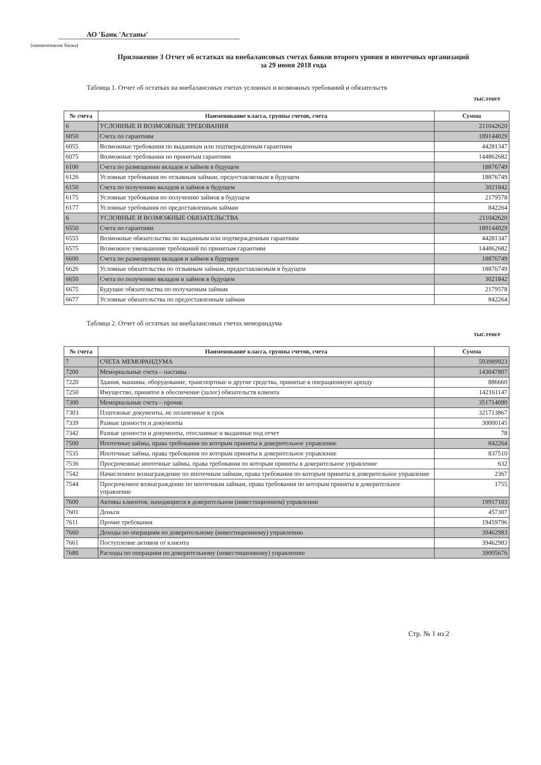АО 'Банк 'Астаны'
(наименование банка)
Приложение 3 Отчет об остатках на внебалансовых счетах банков второго уровня и ипотечных организаций
за 29 июня 2018 года
Таблица 1. Отчет об остатках на внебалансовых счетах условных и возможных требований и обязательств
тыс.тенге
| № счета | Наименование класса, группы счетов, счета | Сумма |
| --- | --- | --- |
| 6 | УСЛОВНЫЕ И ВОЗМОЖНЫЕ ТРЕБОВАНИЯ | 211042620 |
| 6050 | Счета по гарантиям | 189144029 |
| 6055 | Возможные требования по выданным или подтвержденным гарантиям | 44281347 |
| 6075 | Возможные требования по принятым гарантиям | 144862682 |
| 6100 | Счета по размещению вкладов и займов в будущем | 18876749 |
| 6126 | Условные требования по отзывным займам, предоставляемым в будущем | 18876749 |
| 6150 | Счета по получению вкладов и займов в будущем | 3021842 |
| 6175 | Условные требования по получению займов в будущем | 2179578 |
| 6177 | Условные требования по предоставленным займам | 842264 |
| 6 | УСЛОВНЫЕ И ВОЗМОЖНЫЕ ОБЯЗАТЕЛЬСТВА | 211042620 |
| 6550 | Счета по гарантиям | 189144029 |
| 6555 | Возможные обязательства по выданным или подтвержденным гарантиям | 44281347 |
| 6575 | Возможное уменьшение требований по принятым гарантиям | 144862682 |
| 6600 | Счета по размещению вкладов и займов в будущем | 18876749 |
| 6626 | Условные обязательства по отзывным займам, предоставляемым в будущем | 18876749 |
| 6650 | Счета по получению вкладов и займов в будущем | 3021842 |
| 6675 | Будущие обязательства по получаемым займам | 2179578 |
| 6677 | Условные обязательства по предоставленным займам | 842264 |
Таблица 2. Отчет об остатках на внебалансовых счетах меморандума
тыс.тенге
| № счета | Наименование класса, группы счетов, счета | Сумма |
| --- | --- | --- |
| 7 | СЧЕТА МЕМОРАНДУМА | 593989923 |
| 7200 | Мемориальные счета – пассивы | 143047807 |
| 7220 | Здания, машины, оборудование, транспортные и другие средства, принятые в операционную аренду | 886660 |
| 7250 | Имущество, принятое в обеспечение (залог) обязательств клиента | 142161147 |
| 7300 | Мемориальные счета – прочие | 351714090 |
| 7303 | Платежные документы, не оплаченные в срок | 321713867 |
| 7339 | Разные ценности и документы | 30000145 |
| 7342 | Разные ценности и документы, отосланные и выданные под отчет | 78 |
| 7500 | Ипотечные займы, права требования по которым приняты в доверительное управление | 842264 |
| 7535 | Ипотечные займы, права требования по которым приняты в доверительное управление | 837510 |
| 7536 | Просроченные ипотечные займы, права требования по которым приняты в доверительное управление | 632 |
| 7542 | Начисленное вознаграждение по ипотечным займам, права требования по которым приняты в доверительное управление | 2367 |
| 7544 | Просроченное вознаграждение по ипотечным займам, права требования по которым приняты в доверительное управление | 1755 |
| 7600 | Активы клиентов, находящиеся в доверительном (инвестиционном) управлении | 19917103 |
| 7601 | Деньги | 457307 |
| 7611 | Прочие требования | 19459796 |
| 7660 | Доходы по операциям по доверительному (инвестиционному) управлению | 39462983 |
| 7661 | Поступление активов от клиента | 39462983 |
| 7680 | Расходы по операциям по доверительному (инвестиционному) управлению | 39005676 |
Стр. № 1 из 2